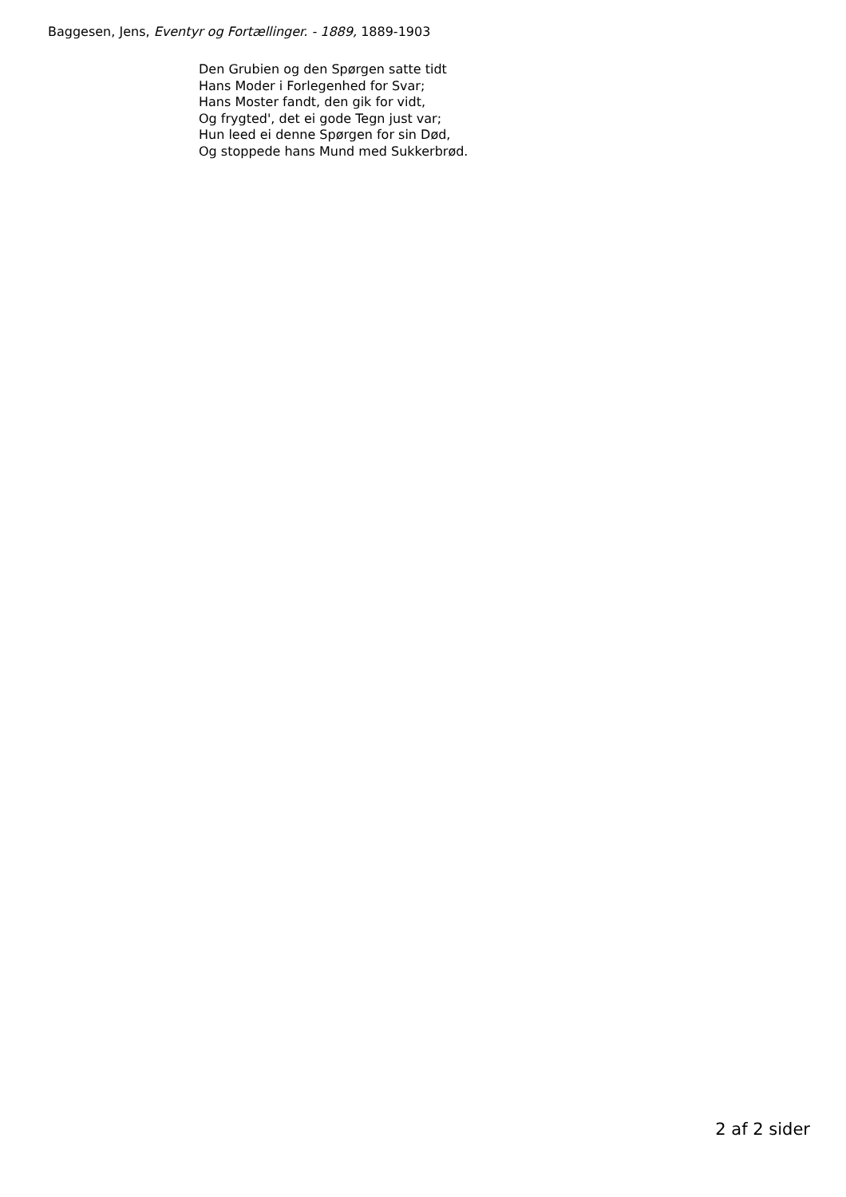Baggesen, Jens, Eventyr og Fortællinger. - 1889, 1889-1903
Den Grubien og den Spørgen satte tidt
Hans Moder i Forlegenhed for Svar;
Hans Moster fandt, den gik for vidt,
Og frygted', det ei gode Tegn just var;
Hun leed ei denne Spørgen for sin Død,
Og stoppede hans Mund med Sukkerbrød.
2 af 2 sider